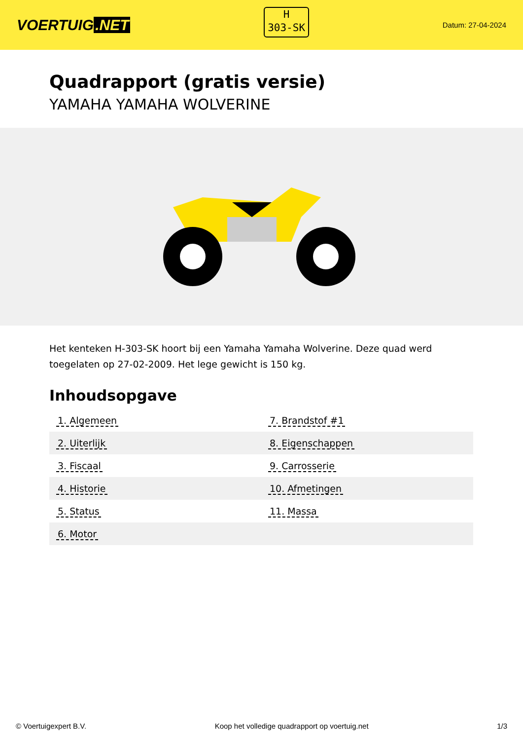VOERTUIG.NET
H
303-SK
Datum: 27-04-2024
Quadrapport (gratis versie)
YAMAHA YAMAHA WOLVERINE
Het kenteken H-303-SK hoort bij een Yamaha Yamaha Wolverine. Deze quad werd toegelaten op 27-02-2009. Het lege gewicht is 150 kg.
Inhoudsopgave
| 1. Algemeen | 7. Brandstof #1 |
| 2. Uiterlijk | 8. Eigenschappen |
| 3. Fiscaal | 9. Carrosserie |
| 4. Historie | 10. Afmetingen |
| 5. Status | 11. Massa |
| 6. Motor | |
© Voertuigexpert B.V. Koop het volledige quadrapport op voertuig.net 1/3